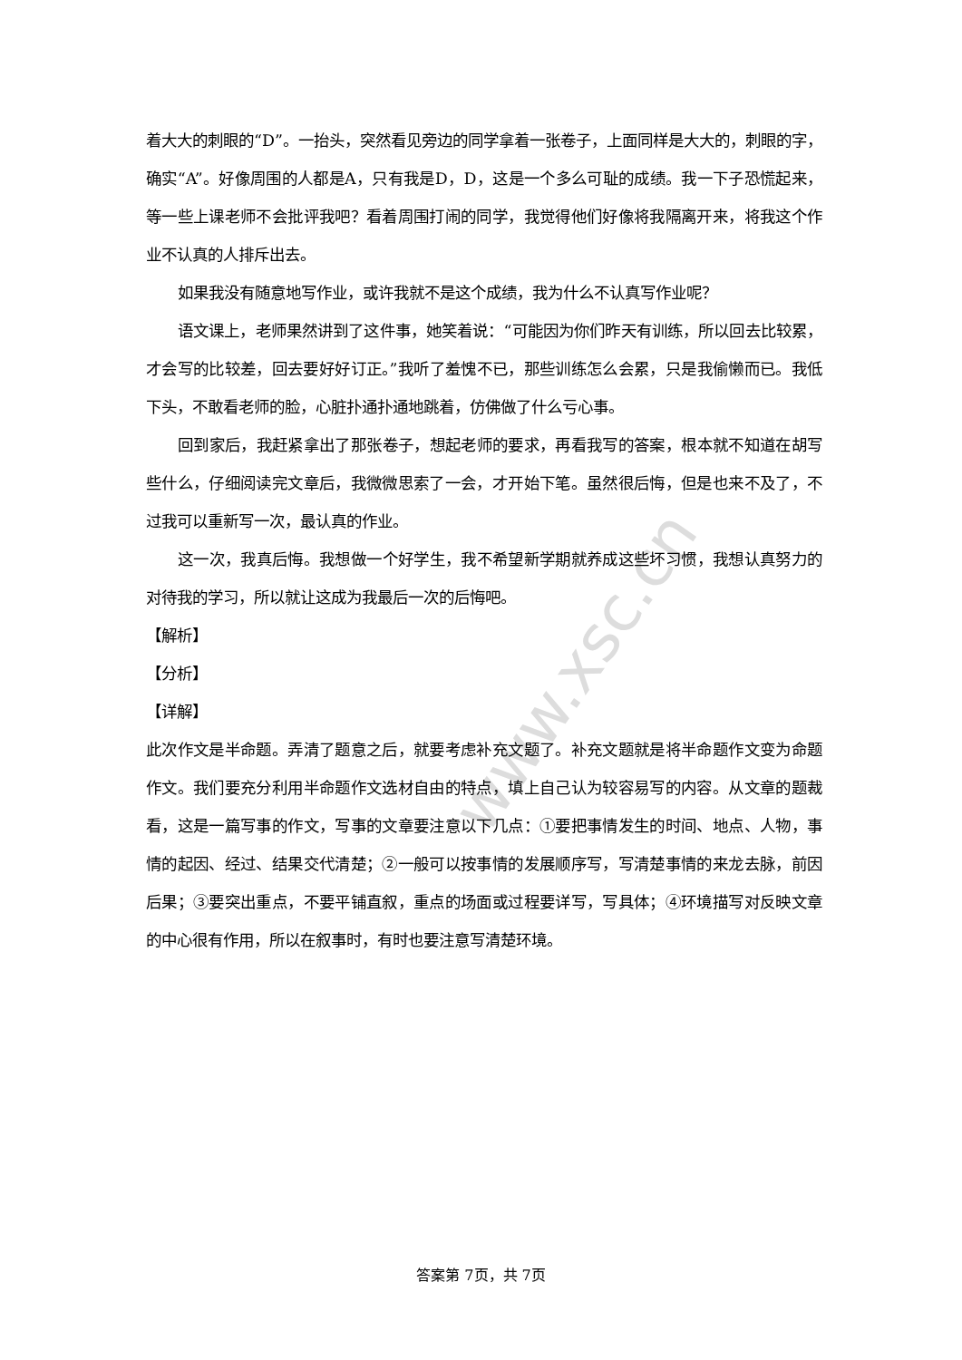www.xsc.cn
着大大的刺眼的“D”。一抬头，突然看见旁边的同学拿着一张卷子，上面同样是大大的，刺眼的字，确实“A”。好像周围的人都是A，只有我是D，D，这是一个多么可耻的成绩。我一下子恐慌起来，等一些上课老师不会批评我吧？看着周围打闹的同学，我觉得他们好像将我隔离开来，将我这个作业不认真的人排斥出去。
如果我没有随意地写作业，或许我就不是这个成绩，我为什么不认真写作业呢？
语文课上，老师果然讲到了这件事，她笑着说：“可能因为你们昨天有训练，所以回去比较累，才会写的比较差，回去要好好订正。”我听了羞愧不已，那些训练怎么会累，只是我偷懒而已。我低下头，不敢看老师的脸，心脏扑通扑通地跳着，仿佛做了什么亏心事。
回到家后，我赶紧拿出了那张卷子，想起老师的要求，再看我写的答案，根本就不知道在胡写些什么，仔细阅读完文章后，我微微思索了一会，才开始下笔。虽然很后悔，但是也来不及了，不过我可以重新写一次，最认真的作业。
这一次，我真后悔。我想做一个好学生，我不希望新学期就养成这些坏习惯，我想认真努力的对待我的学习，所以就让这成为我最后一次的后悔吧。
【解析】
【分析】
【详解】
此次作文是半命题。弄清了题意之后，就要考虑补充文题了。补充文题就是将半命题作文变为命题作文。我们要充分利用半命题作文选材自由的特点，填上自己认为较容易写的内容。从文章的题裁看，这是一篇写事的作文，写事的文章要注意以下几点：①要把事情发生的时间、地点、人物，事情的起因、经过、结果交代清楚；②一般可以按事情的发展顺序写，写清楚事情的来龙去脉，前因后果；③要突出重点，不要平铺直叙，重点的场面或过程要详写，写具体；④环境描写对反映文章的中心很有作用，所以在叙事时，有时也要注意写清楚环境。
答案第 7页，共 7页